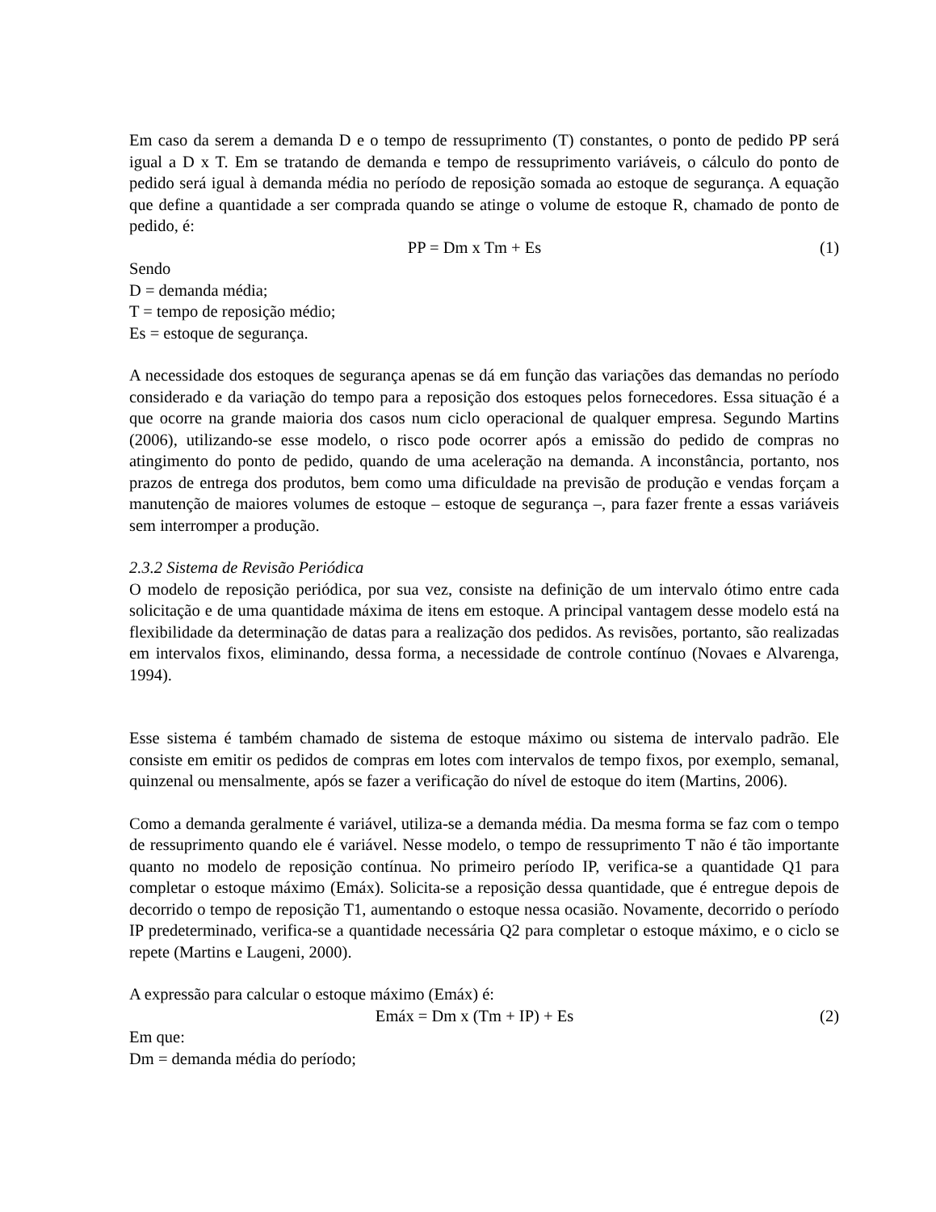Em caso da serem a demanda D e o tempo de ressuprimento (T) constantes, o ponto de pedido PP será igual a D x T. Em se tratando de demanda e tempo de ressuprimento variáveis, o cálculo do ponto de pedido será igual à demanda média no período de reposição somada ao estoque de segurança. A equação que define a quantidade a ser comprada quando se atinge o volume de estoque R, chamado de ponto de pedido, é:
PP = Dm x Tm + Es (1)
Sendo
D = demanda média;
T = tempo de reposição médio;
Es = estoque de segurança.
A necessidade dos estoques de segurança apenas se dá em função das variações das demandas no período considerado e da variação do tempo para a reposição dos estoques pelos fornecedores. Essa situação é a que ocorre na grande maioria dos casos num ciclo operacional de qualquer empresa. Segundo Martins (2006), utilizando-se esse modelo, o risco pode ocorrer após a emissão do pedido de compras no atingimento do ponto de pedido, quando de uma aceleração na demanda. A inconstância, portanto, nos prazos de entrega dos produtos, bem como uma dificuldade na previsão de produção e vendas forçam a manutenção de maiores volumes de estoque – estoque de segurança –, para fazer frente a essas variáveis sem interromper a produção.
2.3.2 Sistema de Revisão Periódica
O modelo de reposição periódica, por sua vez, consiste na definição de um intervalo ótimo entre cada solicitação e de uma quantidade máxima de itens em estoque. A principal vantagem desse modelo está na flexibilidade da determinação de datas para a realização dos pedidos. As revisões, portanto, são realizadas em intervalos fixos, eliminando, dessa forma, a necessidade de controle contínuo (Novaes e Alvarenga, 1994).
Esse sistema é também chamado de sistema de estoque máximo ou sistema de intervalo padrão. Ele consiste em emitir os pedidos de compras em lotes com intervalos de tempo fixos, por exemplo, semanal, quinzenal ou mensalmente, após se fazer a verificação do nível de estoque do item (Martins, 2006).
Como a demanda geralmente é variável, utiliza-se a demanda média. Da mesma forma se faz com o tempo de ressuprimento quando ele é variável. Nesse modelo, o tempo de ressuprimento T não é tão importante quanto no modelo de reposição contínua. No primeiro período IP, verifica-se a quantidade Q1 para completar o estoque máximo (Emáx). Solicita-se a reposição dessa quantidade, que é entregue depois de decorrido o tempo de reposição T1, aumentando o estoque nessa ocasião. Novamente, decorrido o período IP predeterminado, verifica-se a quantidade necessária Q2 para completar o estoque máximo, e o ciclo se repete (Martins e Laugeni, 2000).
A expressão para calcular o estoque máximo (Emáx) é:
Emáx = Dm x (Tm + IP) + Es (2)
Em que:
Dm = demanda média do período;